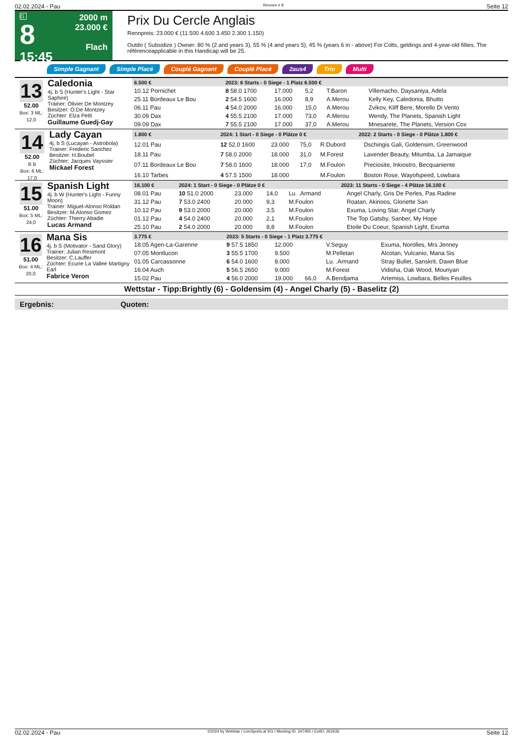02.02.2024 - Pau Rennen # 8 Seite 12
G
8
15:45
2000 m
23.000 €
Flach
Prix Du Cercle Anglais
Rennpreis: 23.000 € (11.500 4.600 3.450 2.300 1.150)
Outdo ( Subsidize ) Owner: 80 % (2 and years 3), 55 % (4 and years 5), 45 % (years 6 in - above) For Colts, geldings and 4-year-old fillies. The référenceapplicable in this Handicap will be 25.
Simple Gagnant Simple Placé Couplé Gagnant Couplé Placé 2aus4 Trio Multi
13
52.00
Box: 3 ML: 12,0
Caledonia
4j. b S (Hunter's Light - Star Saphire)
Trainer: Olivier De Montzey
Besitzer: O.De Montzey
Züchter: Elza Petit
Guillaume Guedj-Gay
| 6.500 € | 2023: 6 Starts - 0 Siege - 1 Platz 6.500 € | | | | | |
| --- | --- | --- | --- | --- | --- | --- |
| 10.12 Pornichet | 8 58.0 1700 | 17.000 | 5,2 | T.Baron | | Villemacho, Daysaniya, Adela |
| 25.11 Bordeaux Le Bou | 2 54.5 1600 | 16.000 | 8,9 | A.Merou | | Kelly Key, Caledonia, Bhutto |
| 06.11 Pau | 4 54.0 2000 | 16.000 | 15,0 | A.Merou | | Zvikov, Kliff Bere, Morello Di Vento |
| 30.09 Dax | 4 55.5 2100 | 17.000 | 73,0 | A.Merou | | Wendy, The Planets, Spanish Light |
| 09.09 Dax | 7 55.5 2100 | 17.000 | 37,0 | A.Merou | | Mnesarete, The Planets, Version Cox |
14
52.00
B B
Box: 6 ML: 17,0
Lady Cayan
4j. b S (Lucayan - Astrobola)
Trainer: Frederic Sanchez
Besitzer: H.Boubel
Züchter: Jacques Vayssier
Mickael Forest
| 1.800 € | 2024: 1 Start - 0 Siege - 0 Plätze 0 € | | | | 2022: 2 Starts - 0 Siege - 0 Plätze 1.800 € | |
| --- | --- | --- | --- | --- | --- | --- |
| 12.01 Pau | 12 52.0 1600 | 23.000 | 75,0 | R.Dubord | | Dschingis Gali, Goldensim, Greenwood |
| 18.11 Pau | 7 58.0 2000 | 18.000 | 31,0 | M.Forest | | Lavender Beauty, Mitumba, La Jamaique |
| 07.11 Bordeaux Le Bou | 7 58.0 1600 | 18.000 | 17,0 | M.Foulon | | Preciosite, Inkiostro, Becquaniente |
| 16.10 Tarbes | 4 57.5 1500 | 18.000 | | M.Foulon | | Boston Rose, Wayofspeed, Lowbara |
15
51.00
Box: 5 ML: 24,0
Spanish Light
4j. b W (Hunter's Light - Funny Moon)
Trainer: Miguel-Alonso Roldan
Besitzer: M.Alonso Gomez
Züchter: Thierry Abadie
Lucas Armand
| 16.100 € | 2024: 1 Start - 0 Siege - 0 Plätze 0 € | | | | 2023: 11 Starts - 0 Siege - 4 Plätze 16.100 € | |
| --- | --- | --- | --- | --- | --- | --- |
| 08.01 Pau | 10 51.0 2000 | 23.000 | 14,0 | Lu. .Armand | | Angel Charly, Gris De Perles, Pas Radine |
| 31.12 Pau | 7 53.0 2400 | 20.000 | 9,3 | M.Foulon | | Roatan, Akinoos, Gloriette San |
| 10.12 Pau | 9 53.0 2000 | 20.000 | 3,5 | M.Foulon | | Exuma, Loving Star, Angel Charly |
| 01.12 Pau | 4 54.0 2400 | 20.000 | 2,1 | M.Foulon | | The Top Gatsby, Sanber, My Hope |
| 25.10 Pau | 2 54.0 2000 | 20.000 | 8,8 | M.Foulon | | Etoile Du Coeur, Spanish Light, Exuma |
16
51.00
Box: 4 ML: 20,0
Mana Sis
4j. b S (Motivator - Sand Glory)
Trainer: Julian Resimont
Besitzer: C.Lauffer
Züchter: Ecurie La Vallee Martigny Earl
Fabrice Veron
| 3.775 € | 2023: 5 Starts - 0 Siege - 1 Platz 3.775 € | | | | | |
| --- | --- | --- | --- | --- | --- | --- |
| 18.05 Agen-La-Garenne | 9 57.5 1850 | 12.000 | | V.Seguy | | Exuma, Norolles, Mrs Jenney |
| 07.05 Montlucon | 3 55.5 1700 | 9.500 | | M.Pelletan | | Alcotan, Vulcanio, Mana Sis |
| 01.05 Carcassonne | 6 54.0 1600 | 8.000 | | Lu. .Armand | | Stray Bullet, Sanskrit, Dawn Blue |
| 16.04 Auch | 5 56.5 2650 | 9.000 | | M.Forest | | Vidisha, Oak Wood, Mouriyan |
| 15.02 Pau | 4 56.0 2000 | 19.000 | 66,0 | A.Bendjama | | Artemiss, Lowbara, Belles Feuilles |
Wettstar - Tipp:Brightly (6) - Goldensim (4) - Angel Charly (5) - Baselitz (2)
Ergebnis: Quoten:
02.02.2024 - Pau ©2024 by Wettstar / LiveSports.at KG / Meeting ID: 347455 / ExtID: 262636 Seite 12